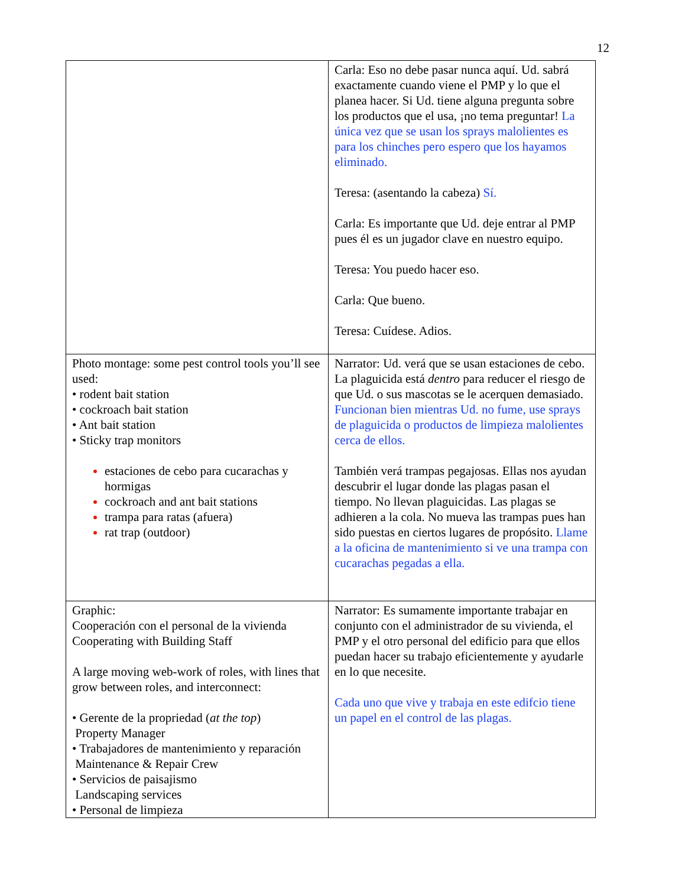12
| | Carla: Eso no debe pasar nunca aquí. Ud. sabrá exactamente cuando viene el PMP y lo que el planea hacer. Si Ud. tiene alguna pregunta sobre los productos que el usa, ¡no tema preguntar! La única vez que se usan los sprays malolientes es para los chinches pero espero que los hayamos eliminado. Teresa: (asentando la cabeza) Sí. Carla: Es importante que Ud. deje entrar al PMP pues él es un jugador clave en nuestro equipo. Teresa: You puedo hacer eso. Carla: Que bueno. Teresa: Cuídese. Adios. |
| Photo montage: some pest control tools you’ll see used: • rodent bait station • cockroach bait station • Ant bait station • Sticky trap monitors estaciones de cebo para cucarachas y hormigas cockroach and ant bait stations trampa para ratas (afuera) rat trap (outdoor) | Narrator: Ud. verá que se usan estaciones de cebo. La plaguicida está dentro para reducer el riesgo de que Ud. o sus mascotas se le acerquen demasiado. Funcionan bien mientras Ud. no fume, use sprays de plaguicida o productos de limpieza malolientes cerca de ellos. También verá trampas pegajosas. Ellas nos ayudan descubrir el lugar donde las plagas pasan el tiempo. No llevan plaguicidas. Las plagas se adhieren a la cola. No mueva las trampas pues han sido puestas en ciertos lugares de propósito. Llame a la oficina de mantenimiento si ve una trampa con cucarachas pegadas a ella. |
| Graphic: Cooperación con el personal de la vivienda Cooperating with Building Staff A large moving web-work of roles, with lines that grow between roles, and interconnect: • Gerente de la propriedad ( at the top ) Property Manager • Trabajadores de mantenimiento y reparación Maintenance & Repair Crew • Servicios de paisajismo Landscaping services • Personal de limpieza | Narrator: Es sumamente importante trabajar en conjunto con el administrador de su vivienda, el PMP y el otro personal del edificio para que ellos puedan hacer su trabajo eficientemente y ayudarle en lo que necesite. Cada uno que vive y trabaja en este edifcio tiene un papel en el control de las plagas. |